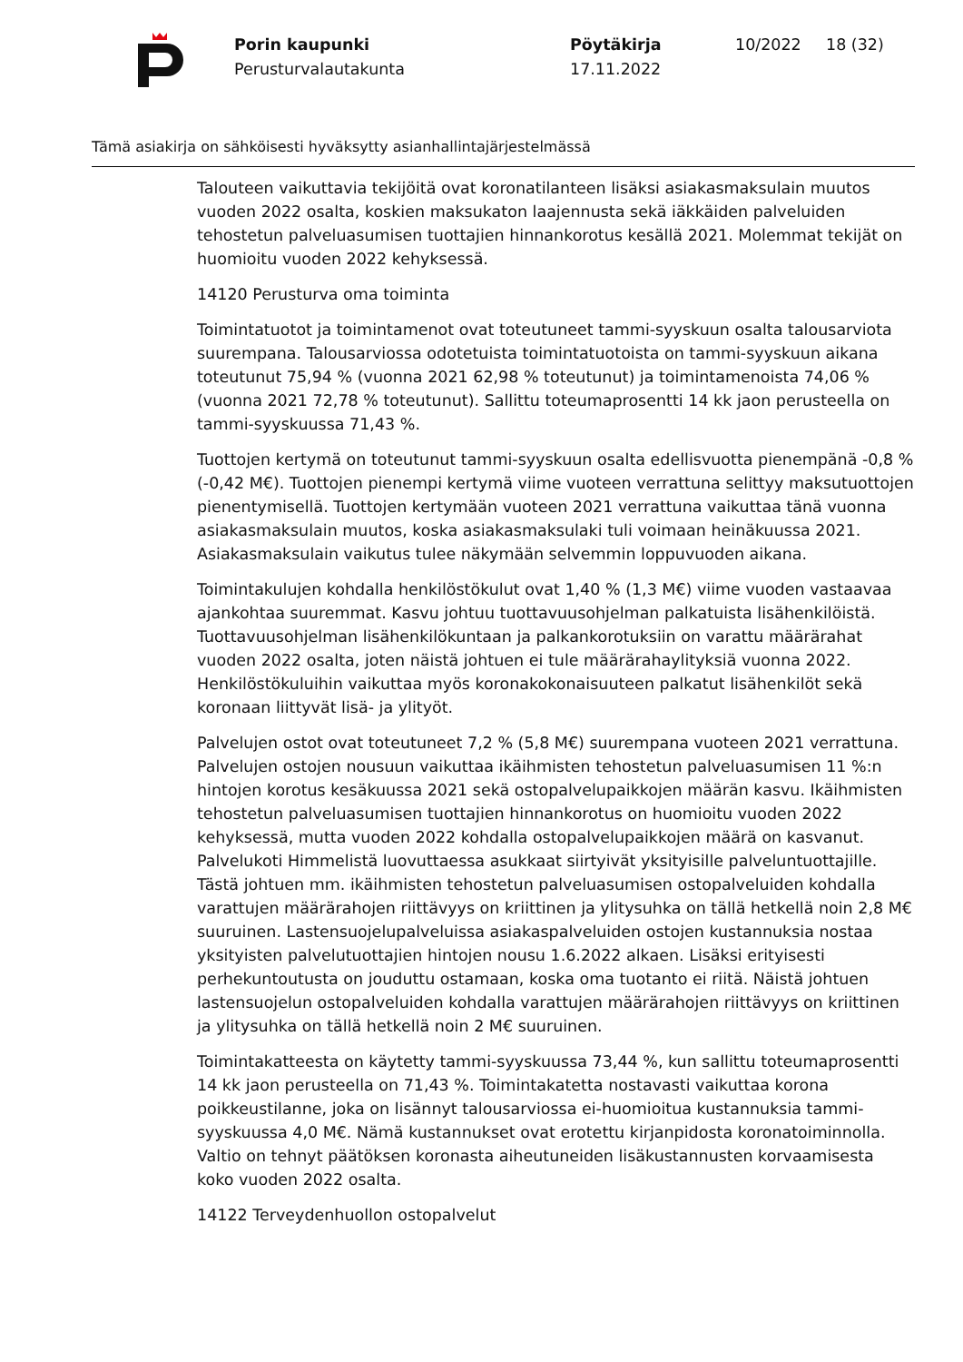Porin kaupunki
Perusturvalautakunta
Pöytäkirja
17.11.2022
10/2022 18 (32)
Tämä asiakirja on sähköisesti hyväksytty asianhallintajärjestelmässä
Talouteen vaikuttavia tekijöitä ovat koronatilanteen lisäksi asiakasmaksulain muutos vuoden 2022 osalta, koskien maksukaton laajennusta sekä iäkkäiden palveluiden tehostetun palveluasumisen tuottajien hinnankorotus kesällä 2021. Molemmat tekijät on huomioitu vuoden 2022 kehyksessä.
14120 Perusturva oma toiminta
Toimintatuotot ja toimintamenot ovat toteutuneet tammi-syyskuun osalta talousarviota suurempana. Talousarviossa odotetuista toimintatuotoista on tammi-syyskuun aikana toteutunut 75,94 % (vuonna 2021 62,98 % toteutunut) ja toimintamenoista 74,06 % (vuonna 2021 72,78 % toteutunut). Sallittu toteumaprosentti 14 kk jaon perusteella on tammi-syyskuussa 71,43 %.
Tuottojen kertymä on toteutunut tammi-syyskuun osalta edellisvuotta pienempänä -0,8 % (-0,42 M€). Tuottojen pienempi kertymä viime vuoteen verrattuna selittyy maksutuottojen pienentymisellä. Tuottojen kertymään vuoteen 2021 verrattuna vaikuttaa tänä vuonna asiakasmaksulain muutos, koska asiakasmaksulaki tuli voimaan heinäkuussa 2021. Asiakasmaksulain vaikutus tulee näkymään selvemmin loppuvuoden aikana.
Toimintakulujen kohdalla henkilöstökulut ovat 1,40 % (1,3 M€) viime vuoden vastaavaa ajankohtaa suuremmat. Kasvu johtuu tuottavuusohjelman palkatuista lisähenkilöistä. Tuottavuusohjelman lisähenkilökuntaan ja palkankorotuksiin on varattu määrärahat vuoden 2022 osalta, joten näistä johtuen ei tule määrärahaylityksiä vuonna 2022. Henkilöstökuluihin vaikuttaa myös koronakokonaisuuteen palkatut lisähenkilöt sekä koronaan liittyvät lisä- ja ylityöt.
Palvelujen ostot ovat toteutuneet 7,2 % (5,8 M€) suurempana vuoteen 2021 verrattuna. Palvelujen ostojen nousuun vaikuttaa ikäihmisten tehostetun palveluasumisen 11 %:n hintojen korotus kesäkuussa 2021 sekä ostopalvelupaikkojen määrän kasvu. Ikäihmisten tehostetun palveluasumisen tuottajien hinnankorotus on huomioitu vuoden 2022 kehyksessä, mutta vuoden 2022 kohdalla ostopalvelupaikkojen määrä on kasvanut. Palvelukoti Himmelistä luovuttaessa asukkaat siirtyivät yksityisille palveluntuottajille. Tästä johtuen mm. ikäihmisten tehostetun palveluasumisen ostopalveluiden kohdalla varattujen määrärahojen riittävyys on kriittinen ja ylitysuhka on tällä hetkellä noin 2,8 M€ suuruinen. Lastensuojelupalveluissa asiakaspalveluiden ostojen kustannuksia nostaa yksityisten palvelutuottajien hintojen nousu 1.6.2022 alkaen. Lisäksi erityisesti perhekuntoutusta on jouduttu ostamaan, koska oma tuotanto ei riitä. Näistä johtuen lastensuojelun ostopalveluiden kohdalla varattujen määrärahojen riittävyys on kriittinen ja ylitysuhka on tällä hetkellä noin 2 M€ suuruinen.
Toimintakatteesta on käytetty tammi-syyskuussa 73,44 %, kun sallittu toteumaprosentti 14 kk jaon perusteella on 71,43 %. Toimintakatetta nostavasti vaikuttaa korona poikkeustilanne, joka on lisännyt talousarviossa ei-huomioitua kustannuksia tammi-syyskuussa 4,0 M€. Nämä kustannukset ovat erotettu kirjanpidosta koronatoiminnolla. Valtio on tehnyt päätöksen koronasta aiheutuneiden lisäkustannusten korvaamisesta koko vuoden 2022 osalta.
14122 Terveydenhuollon ostopalvelut